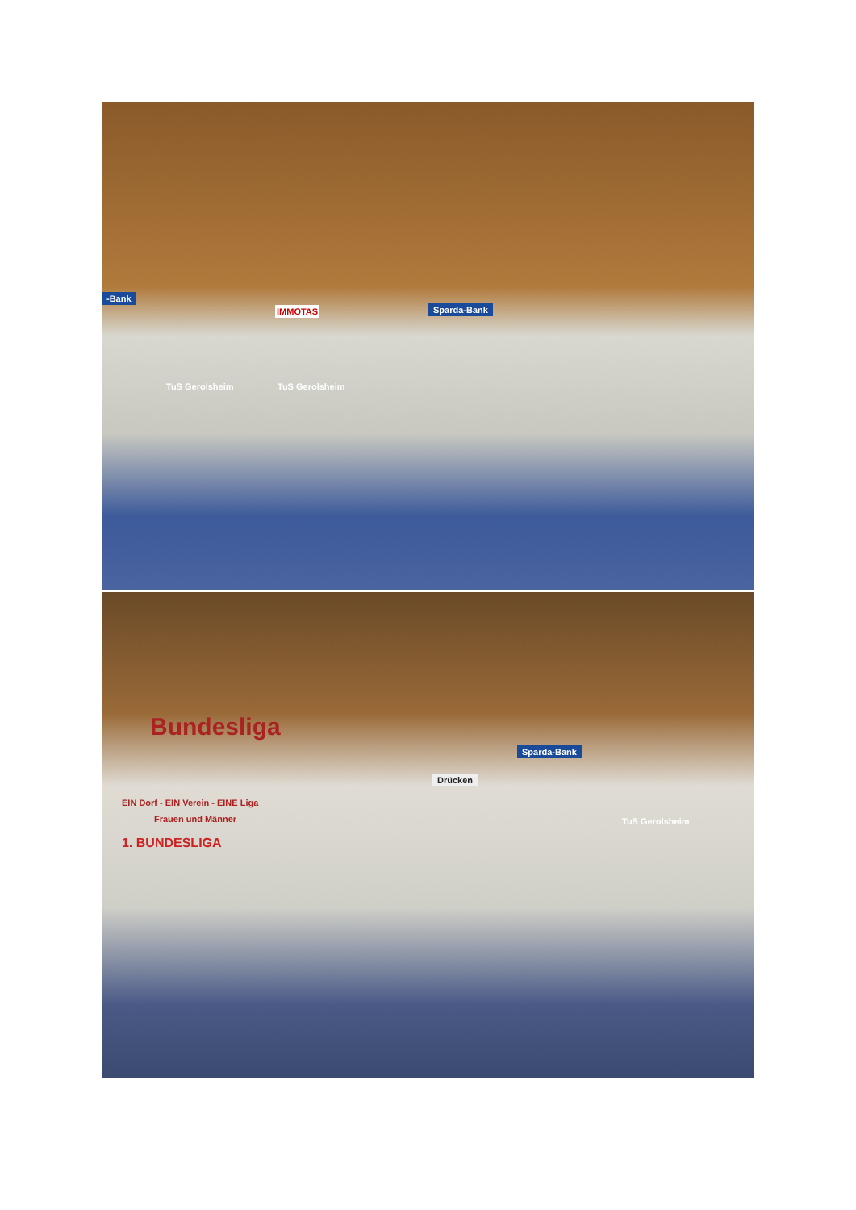IMMOTAS Sparda-Bank
-Bank
TuS Gerolsheim TuS Gerolsheim
Bundesliga
EIN Dorf - EIN Verein - EINE Liga
Frauen und Männer
1. BUNDESLIGA
Drücken
Sparda-Bank
TuS Gerolsheim